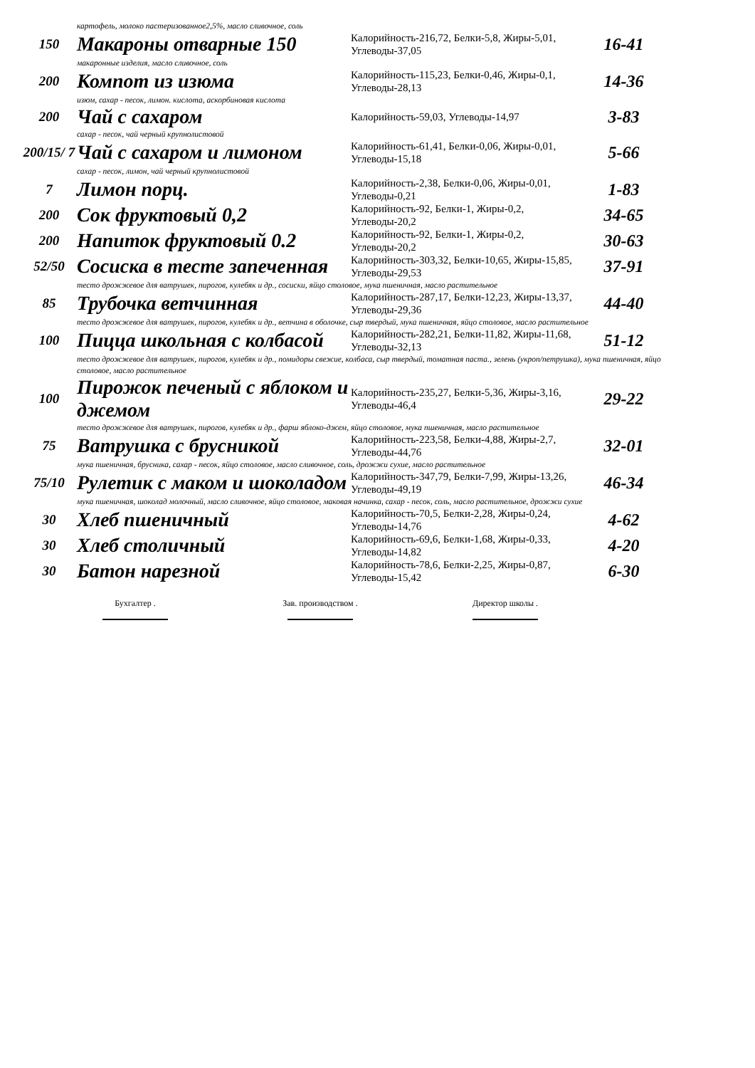| | картофель, молоко пастеризованное2,5%, масло сливочное, соль | | |
| 150 | Макароны отварные 150 | Калорийность-216,72, Белки-5,8, Жиры-5,01, Углеводы-37,05 | 16-41 |
| | макаронные изделия, масло сливочное, соль | | |
| 200 | Компот из изюма | Калорийность-115,23, Белки-0,46, Жиры-0,1, Углеводы-28,13 | 14-36 |
| | изюм, сахар - песок, лимон. кислота, аскорбиновая кислота | | |
| 200 | Чай с сахаром | Калорийность-59,03, Углеводы-14,97 | 3-83 |
| | сахар - песок, чай черный крупнолистовой | | |
| 200/15/ 7 | Чай с сахаром и лимоном | Калорийность-61,41, Белки-0,06, Жиры-0,01, Углеводы-15,18 | 5-66 |
| | сахар - песок, лимон, чай черный крупнолистовой | | |
| 7 | Лимон порц. | Калорийность-2,38, Белки-0,06, Жиры-0,01, Углеводы-0,21 | 1-83 |
| 200 | Сок фруктовый 0,2 | Калорийность-92, Белки-1, Жиры-0,2, Углеводы-20,2 | 34-65 |
| 200 | Напиток фруктовый 0.2 | Калорийность-92, Белки-1, Жиры-0,2, Углеводы-20,2 | 30-63 |
| 52/50 | Сосиска в тесте запеченная | Калорийность-303,32, Белки-10,65, Жиры-15,85, Углеводы-29,53 | 37-91 |
| | тесто дрожжевое для ватрушек, пирогов, кулебяк и др., сосиски, яйцо столовое, мука пшеничная, масло растительное | | |
| 85 | Трубочка ветчинная | Калорийность-287,17, Белки-12,23, Жиры-13,37, Углеводы-29,36 | 44-40 |
| | тесто дрожжевое для ватрушек, пирогов, кулебяк и др., ветчина в оболочке, сыр твердый, мука пшеничная, яйцо столовое, масло растительное | | |
| 100 | Пицца школьная с колбасой | Калорийность-282,21, Белки-11,82, Жиры-11,68, Углеводы-32,13 | 51-12 |
| | тесто дрожжевое для ватрушек, пирогов, кулебяк и др., помидоры свежие, колбаса, сыр твердый, томатная паста., зелень (укроп/петрушка), мука пшеничная, яйцо столовое, масло растительное | | |
| 100 | Пирожок печеный с яблоком и джемом | Калорийность-235,27, Белки-5,36, Жиры-3,16, Углеводы-46,4 | 29-22 |
| | тесто дрожжевое для ватрушек, пирогов, кулебяк и др., фарш яблоко-джем, яйцо столовое, мука пшеничная, масло растительное | | |
| 75 | Ватрушка с брусникой | Калорийность-223,58, Белки-4,88, Жиры-2,7, Углеводы-44,76 | 32-01 |
| | мука пшеничная, брусника, сахар - песок, яйцо столовое, масло сливочное, соль, дрожжи сухие, масло растительное | | |
| 75/10 | Рулетик с маком и шоколадом | Калорийность-347,79, Белки-7,99, Жиры-13,26, Углеводы-49,19 | 46-34 |
| | мука пшеничная, шоколад молочный, масло сливочное, яйцо столовое, маковая начинка, сахар - песок, соль, масло растительное, дрожжи сухие | | |
| 30 | Хлеб пшеничный | Калорийность-70,5, Белки-2,28, Жиры-0,24, Углеводы-14,76 | 4-62 |
| 30 | Хлеб столичный | Калорийность-69,6, Белки-1,68, Жиры-0,33, Углеводы-14,82 | 4-20 |
| 30 | Батон нарезной | Калорийность-78,6, Белки-2,25, Жиры-0,87, Углеводы-15,42 | 6-30 |
Бухгалтер . Зав. производством . Директор школы .